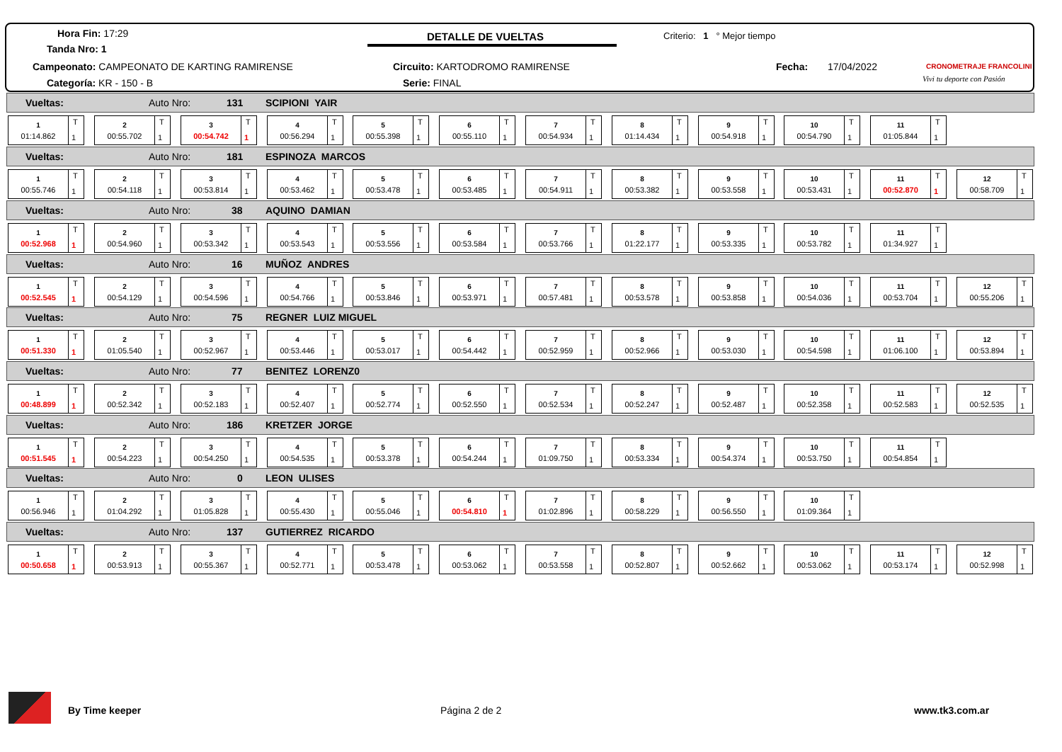Hora Fin: 17:29
Tanda Nro: 1
DETALLE DE VUELTAS Criterio: 1 ° Mejor tiempo
Campeonato: CAMPEONATO DE KARTING RAMIRENSE
Circuito: KARTODROMO RAMIRENSE Fecha: 17/04/2022
Categoría: KR - 150 - B Serie: FINAL
CRONOMETRAJE FRANCOLINI
Vivi tu deporte con Pasión
Vueltas: Auto Nro: 131 SCIPIONI YAIR
1
01:14.862
T
1
2
00:55.702
T
1
3
00:54.742
T
1
4
00:56.294
T
1
5
00:55.398
T
1
6
00:55.110
T
1
7
00:54.934
T
1
8
01:14.434
T
1
9
00:54.918
T
1
10
00:54.790
T
1
11
01:05.844
T
1
Vueltas: Auto Nro: 181 ESPINOZA MARCOS
1
00:55.746
T
1
2
00:54.118
T
1
3
00:53.814
T
1
4
00:53.462
T
1
5
00:53.478
T
1
6
00:53.485
T
1
7
00:54.911
T
1
8
00:53.382
T
1
9
00:53.558
T
1
10
00:53.431
T
1
11
00:52.870
T
1
12
00:58.709
T
1
Vueltas: Auto Nro: 38 AQUINO DAMIAN
1
00:52.968
T
1
2
00:54.960
T
1
3
00:53.342
T
1
4
00:53.543
T
1
5
00:53.556
T
1
6
00:53.584
T
1
7
00:53.766
T
1
8
01:22.177
T
1
9
00:53.335
T
1
10
00:53.782
T
1
11
01:34.927
T
1
Vueltas: Auto Nro: 16 MUÑOZ ANDRES
1
00:52.545
T
1
2
00:54.129
T
1
3
00:54.596
T
1
4
00:54.766
T
1
5
00:53.846
T
1
6
00:53.971
T
1
7
00:57.481
T
1
8
00:53.578
T
1
9
00:53.858
T
1
10
00:54.036
T
1
11
00:53.704
T
1
12
00:55.206
T
1
Vueltas: Auto Nro: 75 REGNER LUIZ MIGUEL
1
00:51.330
T
1
2
01:05.540
T
1
3
00:52.967
T
1
4
00:53.446
T
1
5
00:53.017
T
1
6
00:54.442
T
1
7
00:52.959
T
1
8
00:52.966
T
1
9
00:53.030
T
1
10
00:54.598
T
1
11
01:06.100
T
1
12
00:53.894
T
1
Vueltas: Auto Nro: 77 BENITEZ LORENZ0
1
00:48.899
T
1
2
00:52.342
T
1
3
00:52.183
T
1
4
00:52.407
T
1
5
00:52.774
T
1
6
00:52.550
T
1
7
00:52.534
T
1
8
00:52.247
T
1
9
00:52.487
T
1
10
00:52.358
T
1
11
00:52.583
T
1
12
00:52.535
T
1
Vueltas: Auto Nro: 186 KRETZER JORGE
1
00:51.545
T
1
2
00:54.223
T
1
3
00:54.250
T
1
4
00:54.535
T
1
5
00:53.378
T
1
6
00:54.244
T
1
7
01:09.750
T
1
8
00:53.334
T
1
9
00:54.374
T
1
10
00:53.750
T
1
11
00:54.854
T
1
Vueltas: Auto Nro: 0 LEON ULISES
1
00:56.946
T
1
2
01:04.292
T
1
3
01:05.828
T
1
4
00:55.430
T
1
5
00:55.046
T
1
6
00:54.810
T
1
7
01:02.896
T
1
8
00:58.229
T
1
9
00:56.550
T
1
10
01:09.364
T
1
Vueltas: Auto Nro: 137 GUTIERREZ RICARDO
1
00:50.658
T
1
2
00:53.913
T
1
3
00:55.367
T
1
4
00:52.771
T
1
5
00:53.478
T
1
6
00:53.062
T
1
7
00:53.558
T
1
8
00:52.807
T
1
9
00:52.662
T
1
10
00:53.062
T
1
11
00:53.174
T
1
12
00:52.998
T
1
By Time keeper Página 2 de 2 www.tk3.com.ar